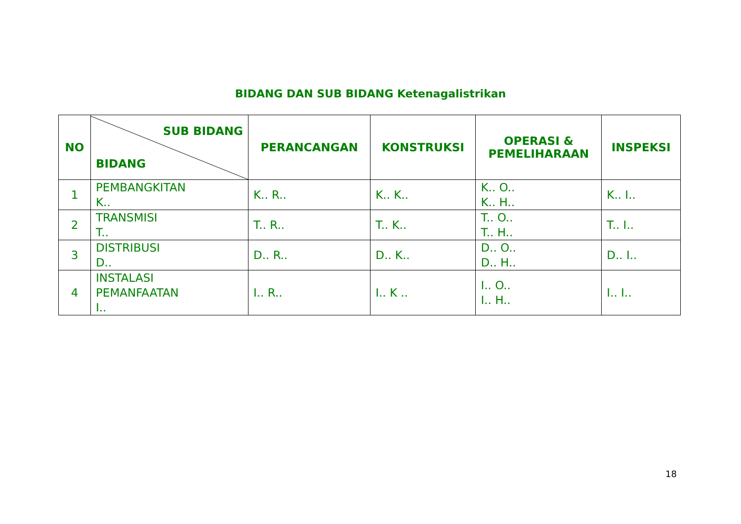BIDANG DAN SUB BIDANG Ketenagalistrikan
| NO | SUB BIDANG BIDANG | PERANCANGAN | KONSTRUKSI | OPERASI & PEMELIHARAAN | INSPEKSI |
| --- | --- | --- | --- | --- | --- |
| 1 | PEMBANGKITAN K.. | K.. R.. | K.. K.. | K.. O.. K.. H.. | K.. I.. |
| 2 | TRANSMISI T.. | T.. R.. | T.. K.. | T.. O.. T.. H.. | T.. I.. |
| 3 | DISTRIBUSI D.. | D.. R.. | D.. K.. | D.. O.. D.. H.. | D.. I.. |
| 4 | INSTALASI PEMANFAATAN I.. | I.. R.. | I.. K .. | I.. O.. I.. H.. | I.. I.. |
18